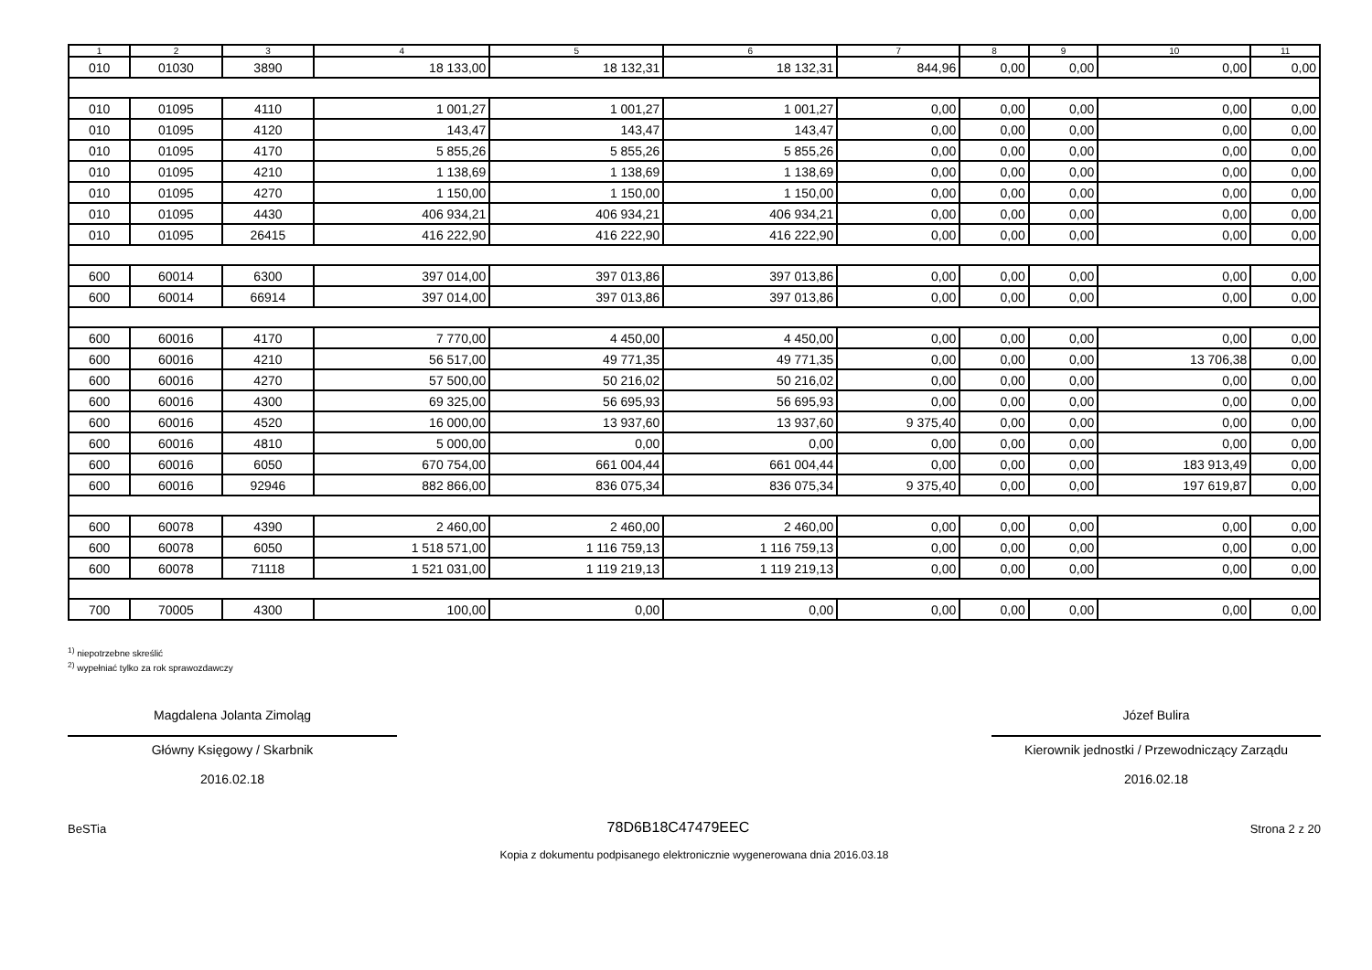| 1 | 2 | 3 | 4 | 5 | 6 | 7 | 8 | 9 | 10 | 11 |
| --- | --- | --- | --- | --- | --- | --- | --- | --- | --- | --- |
| 010 | 01030 | 3890 | 18 133,00 | 18 132,31 | 18 132,31 | 844,96 | 0,00 | 0,00 | 0,00 | 0,00 |
| 010 | 01095 | 4110 | 1 001,27 | 1 001,27 | 1 001,27 | 0,00 | 0,00 | 0,00 | 0,00 | 0,00 |
| 010 | 01095 | 4120 | 143,47 | 143,47 | 143,47 | 0,00 | 0,00 | 0,00 | 0,00 | 0,00 |
| 010 | 01095 | 4170 | 5 855,26 | 5 855,26 | 5 855,26 | 0,00 | 0,00 | 0,00 | 0,00 | 0,00 |
| 010 | 01095 | 4210 | 1 138,69 | 1 138,69 | 1 138,69 | 0,00 | 0,00 | 0,00 | 0,00 | 0,00 |
| 010 | 01095 | 4270 | 1 150,00 | 1 150,00 | 1 150,00 | 0,00 | 0,00 | 0,00 | 0,00 | 0,00 |
| 010 | 01095 | 4430 | 406 934,21 | 406 934,21 | 406 934,21 | 0,00 | 0,00 | 0,00 | 0,00 | 0,00 |
| 010 | 01095 | 26415 | 416 222,90 | 416 222,90 | 416 222,90 | 0,00 | 0,00 | 0,00 | 0,00 | 0,00 |
| 600 | 60014 | 6300 | 397 014,00 | 397 013,86 | 397 013,86 | 0,00 | 0,00 | 0,00 | 0,00 | 0,00 |
| 600 | 60014 | 66914 | 397 014,00 | 397 013,86 | 397 013,86 | 0,00 | 0,00 | 0,00 | 0,00 | 0,00 |
| 600 | 60016 | 4170 | 7 770,00 | 4 450,00 | 4 450,00 | 0,00 | 0,00 | 0,00 | 0,00 | 0,00 |
| 600 | 60016 | 4210 | 56 517,00 | 49 771,35 | 49 771,35 | 0,00 | 0,00 | 0,00 | 13 706,38 | 0,00 |
| 600 | 60016 | 4270 | 57 500,00 | 50 216,02 | 50 216,02 | 0,00 | 0,00 | 0,00 | 0,00 | 0,00 |
| 600 | 60016 | 4300 | 69 325,00 | 56 695,93 | 56 695,93 | 0,00 | 0,00 | 0,00 | 0,00 | 0,00 |
| 600 | 60016 | 4520 | 16 000,00 | 13 937,60 | 13 937,60 | 9 375,40 | 0,00 | 0,00 | 0,00 | 0,00 |
| 600 | 60016 | 4810 | 5 000,00 | 0,00 | 0,00 | 0,00 | 0,00 | 0,00 | 0,00 | 0,00 |
| 600 | 60016 | 6050 | 670 754,00 | 661 004,44 | 661 004,44 | 0,00 | 0,00 | 0,00 | 183 913,49 | 0,00 |
| 600 | 60016 | 92946 | 882 866,00 | 836 075,34 | 836 075,34 | 9 375,40 | 0,00 | 0,00 | 197 619,87 | 0,00 |
| 600 | 60078 | 4390 | 2 460,00 | 2 460,00 | 2 460,00 | 0,00 | 0,00 | 0,00 | 0,00 | 0,00 |
| 600 | 60078 | 6050 | 1 518 571,00 | 1 116 759,13 | 1 116 759,13 | 0,00 | 0,00 | 0,00 | 0,00 | 0,00 |
| 600 | 60078 | 71118 | 1 521 031,00 | 1 119 219,13 | 1 119 219,13 | 0,00 | 0,00 | 0,00 | 0,00 | 0,00 |
| 700 | 70005 | 4300 | 100,00 | 0,00 | 0,00 | 0,00 | 0,00 | 0,00 | 0,00 | 0,00 |
<sup>1)</sup> niepotrzebne skreślić
<sup>2)</sup> wypełniać tylko za rok sprawozdawczy
Magdalena Jolanta Zimoląg
Główny Księgowy / Skarbnik
2016.02.18
Józef Bulira
Kierownik jednostki / Przewodniczący Zarządu
2016.02.18
BeSTia 78D6B18C47479EEC Strona 2 z 20
Kopia z dokumentu podpisanego elektronicznie wygenerowana dnia 2016.03.18